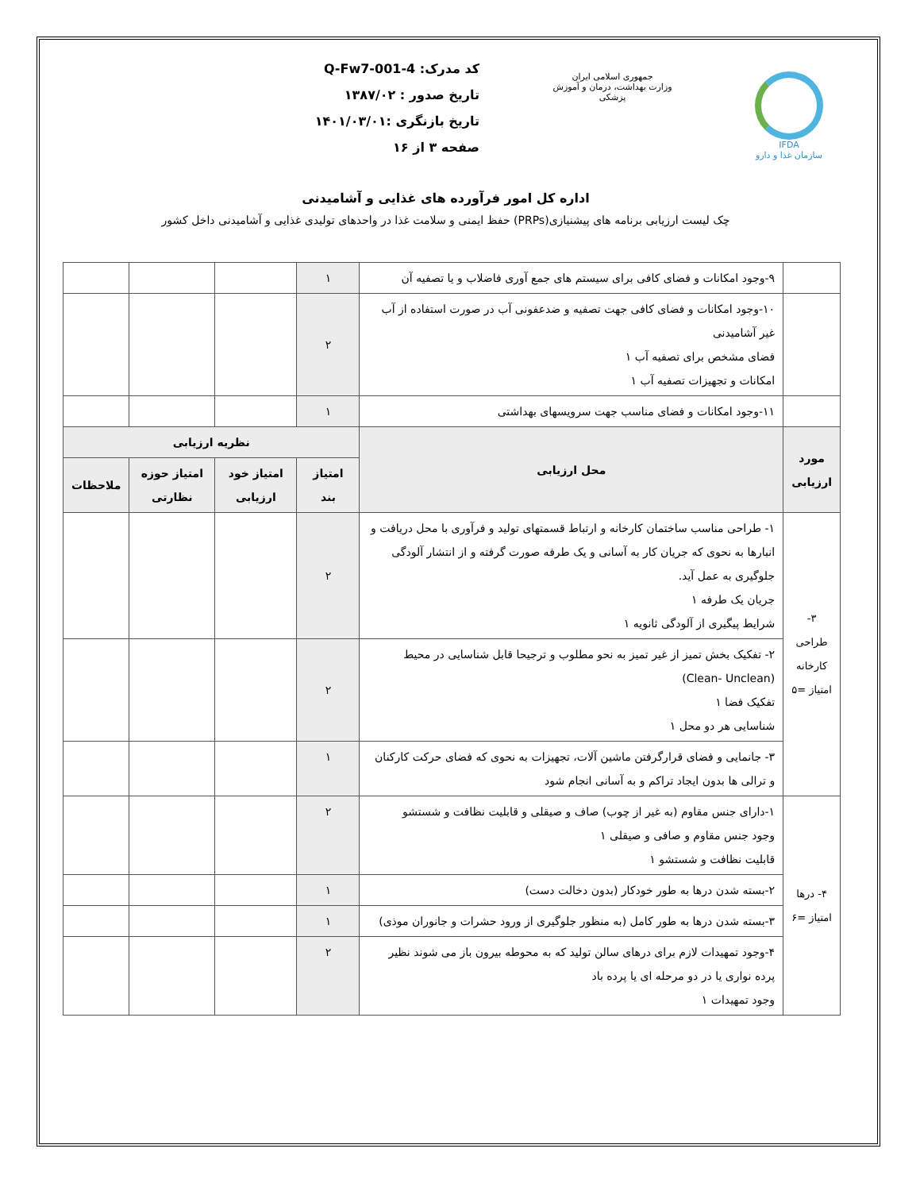IFDA
سازمان غذا و دارو
جمهوری اسلامی ایران
وزارت بهداشت، درمان و آموزش پزشکی
کد مدرک: Q-Fw7-001-4
تاریخ صدور : ۱۳۸۷/۰۲
تاریخ بازنگری :۱۴۰۱/۰۳/۰۱
صفحه ۳ از ۱۶
اداره کل امور فرآورده های غذایی و آشامیدنی
چک لیست ارزیابی برنامه های پیشنیازی(PRPs) حفظ ایمنی و سلامت غذا در واحدهای تولیدی غذایی و آشامیدنی داخل کشور
| | ۹-وجود امکانات و فضای کافی برای سیستم های جمع آوری فاضلاب و یا تصفیه آن | ۱ | | | |
| | ۱۰-وجود امکانات و فضای کافی جهت تصفیه و ضدعفونی آب در صورت استفاده از آب غیر آشامیدنی فضای مشخص برای تصفیه آب ۱ امکانات و تجهیزات تصفیه آب ۱ | ۲ | | | |
| | ۱۱-وجود امکانات و فضای مناسب جهت سرویسهای بهداشتی | ۱ | | | |
| مورد ارزیابی | محل ارزیابی | نظریه ارزیابی | | | |
| | | امتیاز بند | امتیاز خود ارزیابی | امتیاز حوزه نظارتی | ملاحظات |
| ۳- طراحی کارخانه امتیاز =۵ | ۱- طراحی مناسب ساختمان کارخانه و ارتباط قسمتهای تولید و فرآوری با محل دریافت و انبارها به نحوی که جریان کار به آسانی و یک طرفه صورت گرفته و از انتشار آلودگی جلوگیری به عمل آید. جریان یک طرفه ۱ شرایط پیگیری از آلودگی ثانویه ۱ | ۲ | | | |
| | ۲- تفکیک بخش تمیز از غیر تمیز به نحو مطلوب و ترجیحا قابل شناسایی در محیط (Clean- Unclean) تفکیک فضا ۱ شناسایی هر دو محل ۱ | ۲ | | | |
| | ۳- جانمایی و فضای قرارگرفتن ماشین آلات، تجهیزات به نحوی که فضای حرکت کارکنان و ترالی ها بدون ایجاد تراکم و به آسانی انجام شود | ۱ | | | |
| ۴- درها امتیاز =۶ | ۱-دارای جنس مقاوم (به غیر از چوب) صاف و صیقلی و قابلیت نظافت و شستشو وجود جنس مقاوم و صافی و صیقلی ۱ قابلیت نظافت و شستشو ۱ | ۲ | | | |
| | ۲-بسته شدن درها به طور خودکار (بدون دخالت دست) | ۱ | | | |
| | ۳-بسته شدن درها به طور کامل (به منظور جلوگیری از ورود حشرات و جانوران موذی) | ۱ | | | |
| | ۴-وجود تمهیدات لازم برای درهای سالن تولید که به محوطه بیرون باز می شوند نظیر پرده نواری یا در دو مرحله ای یا پرده باد وجود تمهیدات ۱ | ۲ | | | |